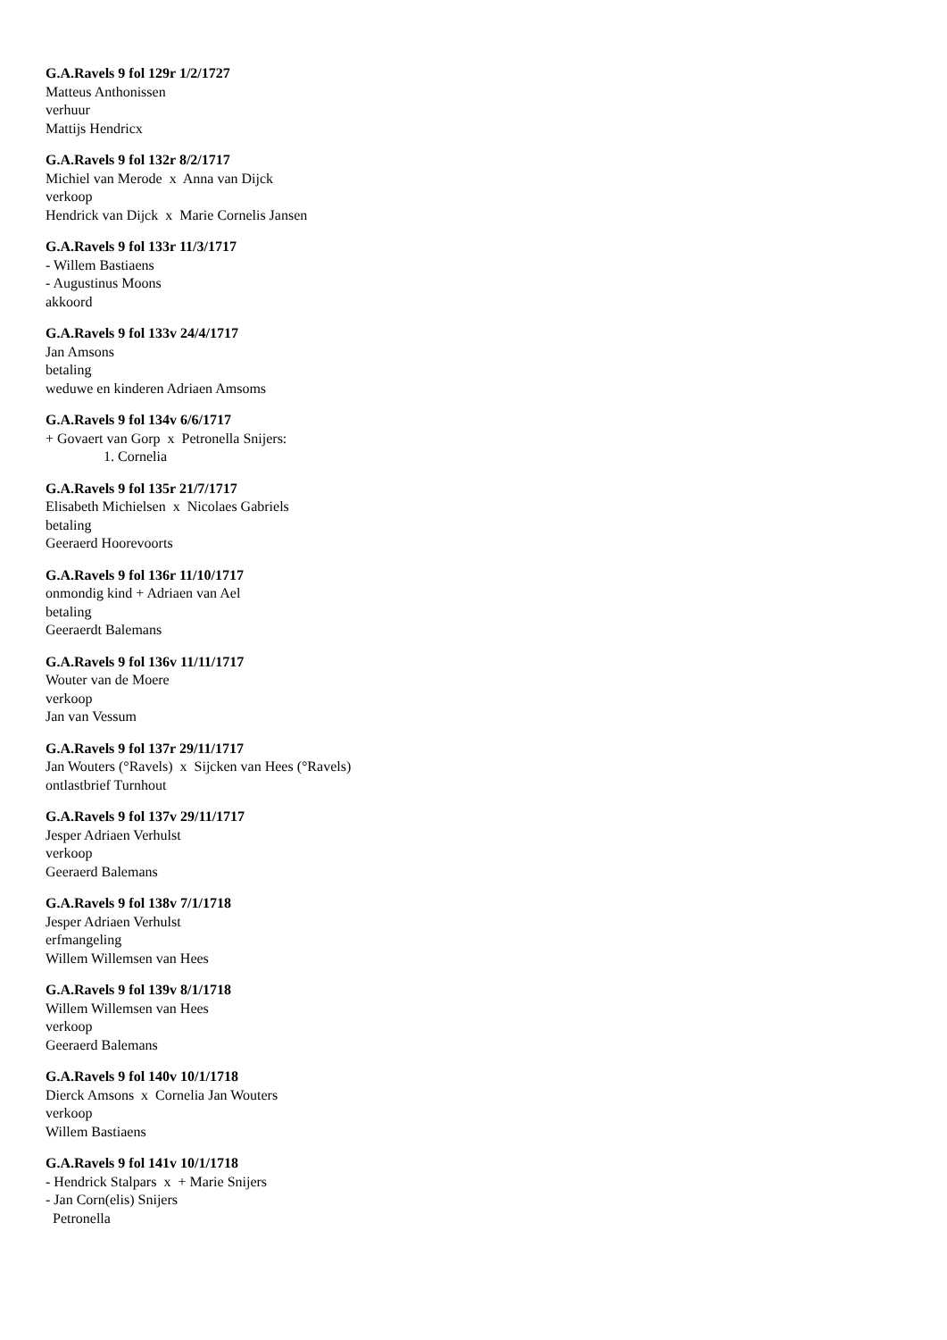G.A.Ravels 9 fol 129r 1/2/1727
Matteus Anthonissen
verhuur
Mattijs Hendricx
G.A.Ravels 9 fol 132r 8/2/1717
Michiel van Merode x Anna van Dijck
verkoop
Hendrick van Dijck x Marie Cornelis Jansen
G.A.Ravels 9 fol 133r 11/3/1717
- Willem Bastiaens
- Augustinus Moons
akkoord
G.A.Ravels 9 fol 133v 24/4/1717
Jan Amsons
betaling
weduwe en kinderen Adriaen Amsoms
G.A.Ravels 9 fol 134v 6/6/1717
+ Govaert van Gorp x Petronella Snijers:
1. Cornelia
G.A.Ravels 9 fol 135r 21/7/1717
Elisabeth Michielsen x Nicolaes Gabriels
betaling
Geeraerd Hoorevoorts
G.A.Ravels 9 fol 136r 11/10/1717
onmondig kind + Adriaen van Ael
betaling
Geeraerdt Balemans
G.A.Ravels 9 fol 136v 11/11/1717
Wouter van de Moere
verkoop
Jan van Vessum
G.A.Ravels 9 fol 137r 29/11/1717
Jan Wouters (°Ravels) x Sijcken van Hees (°Ravels)
ontlastbrief Turnhout
G.A.Ravels 9 fol 137v 29/11/1717
Jesper Adriaen Verhulst
verkoop
Geeraerd Balemans
G.A.Ravels 9 fol 138v 7/1/1718
Jesper Adriaen Verhulst
erfmangeling
Willem Willemsen van Hees
G.A.Ravels 9 fol 139v 8/1/1718
Willem Willemsen van Hees
verkoop
Geeraerd Balemans
G.A.Ravels 9 fol 140v 10/1/1718
Dierck Amsons x Cornelia Jan Wouters
verkoop
Willem Bastiaens
G.A.Ravels 9 fol 141v 10/1/1718
- Hendrick Stalpars x + Marie Snijers
- Jan Corn(elis) Snijers
Petronella